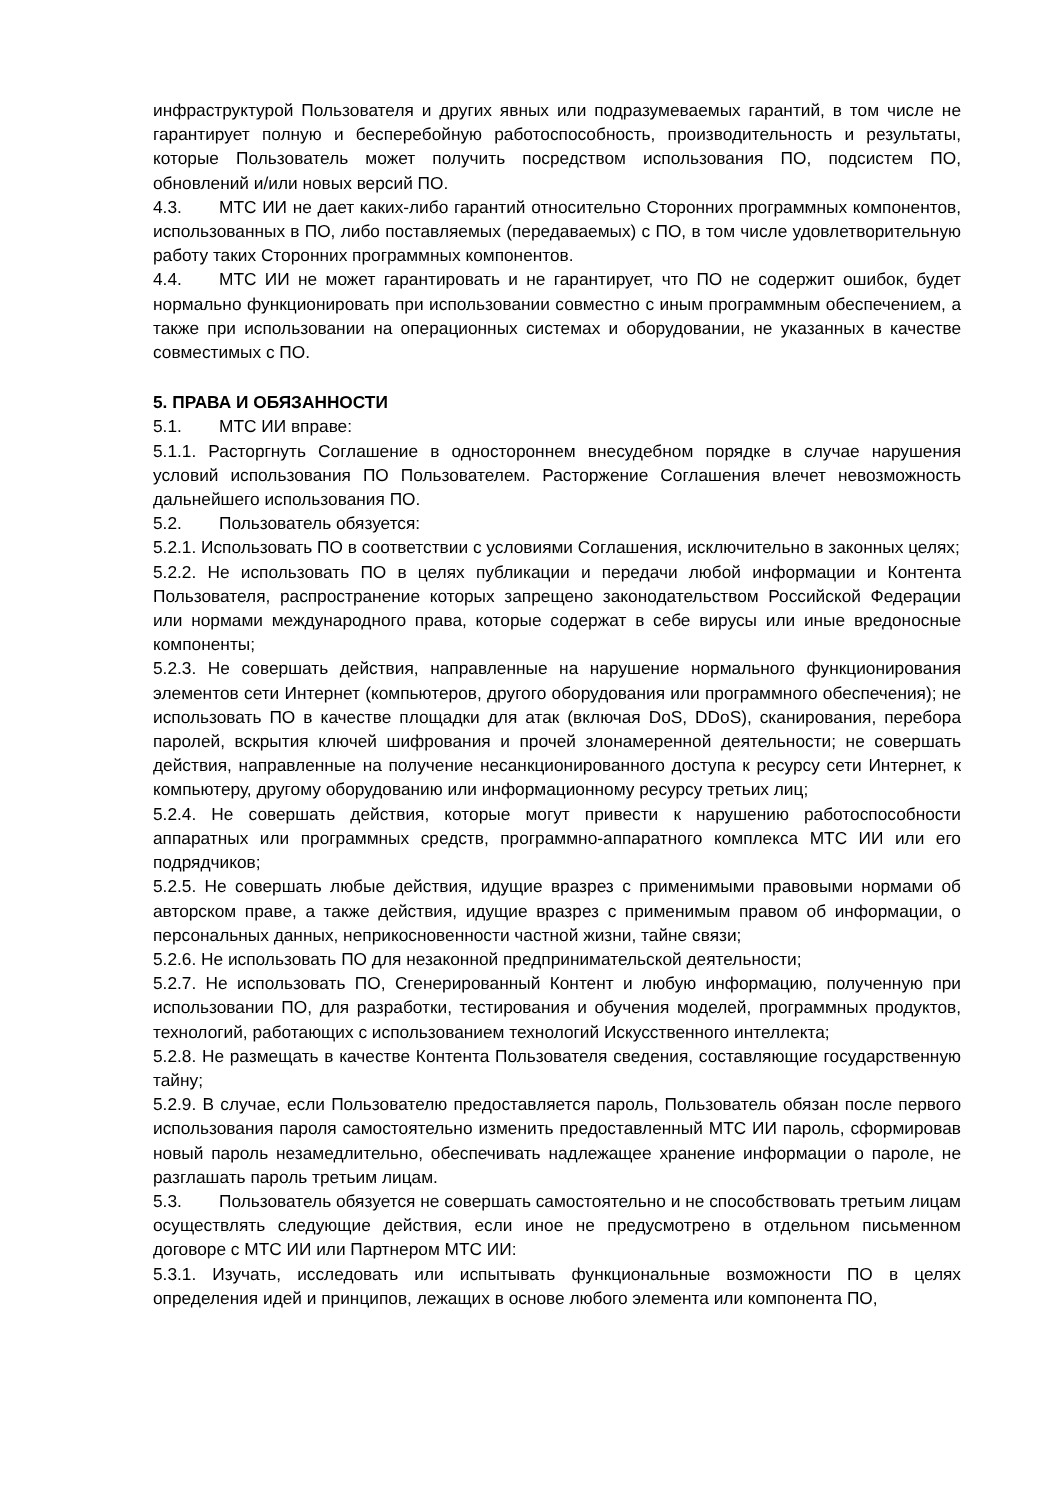инфраструктурой Пользователя и других явных или подразумеваемых гарантий, в том числе не гарантирует полную и бесперебойную работоспособность, производительность и результаты, которые Пользователь может получить посредством использования ПО, подсистем ПО, обновлений и/или новых версий ПО.
4.3. МТС ИИ не дает каких-либо гарантий относительно Сторонних программных компонентов, использованных в ПО, либо поставляемых (передаваемых) с ПО, в том числе удовлетворительную работу таких Сторонних программных компонентов.
4.4. МТС ИИ не может гарантировать и не гарантирует, что ПО не содержит ошибок, будет нормально функционировать при использовании совместно с иным программным обеспечением, а также при использовании на операционных системах и оборудовании, не указанных в качестве совместимых с ПО.
5. ПРАВА И ОБЯЗАННОСТИ
5.1. МТС ИИ вправе:
5.1.1. Расторгнуть Соглашение в одностороннем внесудебном порядке в случае нарушения условий использования ПО Пользователем. Расторжение Соглашения влечет невозможность дальнейшего использования ПО.
5.2. Пользователь обязуется:
5.2.1. Использовать ПО в соответствии с условиями Соглашения, исключительно в законных целях;
5.2.2. Не использовать ПО в целях публикации и передачи любой информации и Контента Пользователя, распространение которых запрещено законодательством Российской Федерации или нормами международного права, которые содержат в себе вирусы или иные вредоносные компоненты;
5.2.3. Не совершать действия, направленные на нарушение нормального функционирования элементов сети Интернет (компьютеров, другого оборудования или программного обеспечения); не использовать ПО в качестве площадки для атак (включая DoS, DDoS), сканирования, перебора паролей, вскрытия ключей шифрования и прочей злонамеренной деятельности; не совершать действия, направленные на получение несанкционированного доступа к ресурсу сети Интернет, к компьютеру, другому оборудованию или информационному ресурсу третьих лиц;
5.2.4. Не совершать действия, которые могут привести к нарушению работоспособности аппаратных или программных средств, программно-аппаратного комплекса МТС ИИ или его подрядчиков;
5.2.5. Не совершать любые действия, идущие вразрез с применимыми правовыми нормами об авторском праве, а также действия, идущие вразрез с применимым правом об информации, о персональных данных, неприкосновенности частной жизни, тайне связи;
5.2.6. Не использовать ПО для незаконной предпринимательской деятельности;
5.2.7. Не использовать ПО, Сгенерированный Контент и любую информацию, полученную при использовании ПО, для разработки, тестирования и обучения моделей, программных продуктов, технологий, работающих с использованием технологий Искусственного интеллекта;
5.2.8. Не размещать в качестве Контента Пользователя сведения, составляющие государственную тайну;
5.2.9. В случае, если Пользователю предоставляется пароль, Пользователь обязан после первого использования пароля самостоятельно изменить предоставленный МТС ИИ пароль, сформировав новый пароль незамедлительно, обеспечивать надлежащее хранение информации о пароле, не разглашать пароль третьим лицам.
5.3. Пользователь обязуется не совершать самостоятельно и не способствовать третьим лицам осуществлять следующие действия, если иное не предусмотрено в отдельном письменном договоре с МТС ИИ или Партнером МТС ИИ:
5.3.1. Изучать, исследовать или испытывать функциональные возможности ПО в целях определения идей и принципов, лежащих в основе любого элемента или компонента ПО,